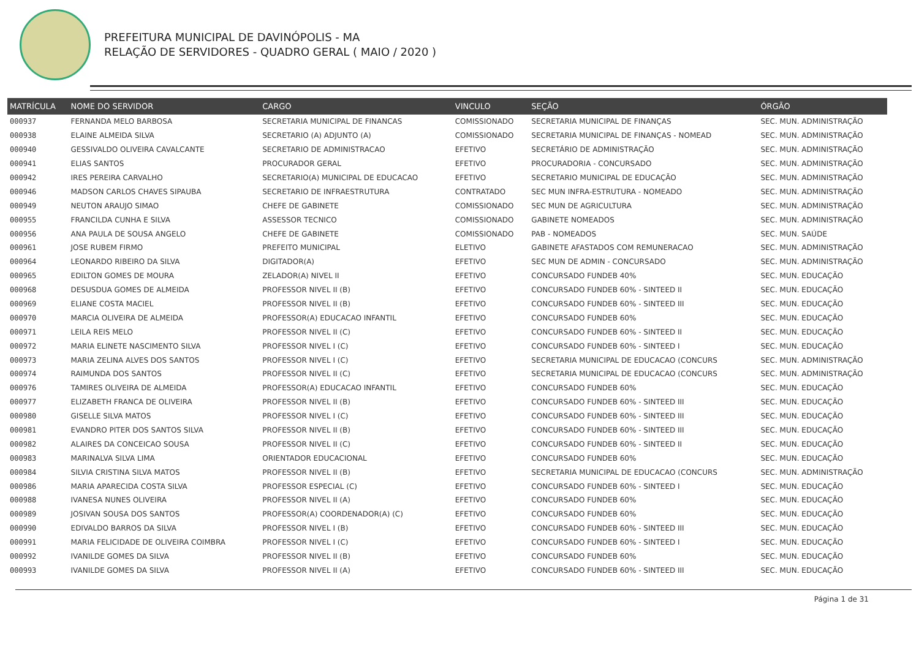PREFEITURA MUNICIPAL DE DAVINÓPOLIS - MA
RELAÇÃO DE SERVIDORES - QUADRO GERAL ( MAIO / 2020 )
| MATRÍCULA | NOME DO SERVIDOR | CARGO | VINCULO | SEÇÃO | ÓRGÃO |
| --- | --- | --- | --- | --- | --- |
| 000937 | FERNANDA MELO BARBOSA | SECRETARIA MUNICIPAL DE FINANCAS | COMISSIONADO | SECRETARIA MUNICIPAL DE FINANÇAS | SEC. MUN. ADMINISTRAÇÃO |
| 000938 | ELAINE ALMEIDA SILVA | SECRETARIO (A) ADJUNTO (A) | COMISSIONADO | SECRETARIA MUNICIPAL DE FINANÇAS - NOMEAD | SEC. MUN. ADMINISTRAÇÃO |
| 000940 | GESSIVALDO OLIVEIRA CAVALCANTE | SECRETARIO DE ADMINISTRACAO | EFETIVO | SECRETÁRIO DE ADMINISTRAÇÃO | SEC. MUN. ADMINISTRAÇÃO |
| 000941 | ELIAS SANTOS | PROCURADOR GERAL | EFETIVO | PROCURADORIA - CONCURSADO | SEC. MUN. ADMINISTRAÇÃO |
| 000942 | IRES PEREIRA CARVALHO | SECRETARIO(A) MUNICIPAL DE EDUCACAO | EFETIVO | SECRETARIO MUNICIPAL DE EDUCAÇÃO | SEC. MUN. ADMINISTRAÇÃO |
| 000946 | MADSON CARLOS CHAVES SIPAUBA | SECRETARIO DE INFRAESTRUTURA | CONTRATADO | SEC MUN INFRA-ESTRUTURA - NOMEADO | SEC. MUN. ADMINISTRAÇÃO |
| 000949 | NEUTON ARAUJO SIMAO | CHEFE DE GABINETE | COMISSIONADO | SEC MUN DE AGRICULTURA | SEC. MUN. ADMINISTRAÇÃO |
| 000955 | FRANCILDA CUNHA E SILVA | ASSESSOR TECNICO | COMISSIONADO | GABINETE NOMEADOS | SEC. MUN. ADMINISTRAÇÃO |
| 000956 | ANA PAULA DE SOUSA ANGELO | CHEFE DE GABINETE | COMISSIONADO | PAB - NOMEADOS | SEC. MUN. SAÚDE |
| 000961 | JOSE RUBEM FIRMO | PREFEITO MUNICIPAL | ELETIVO | GABINETE AFASTADOS COM REMUNERACAO | SEC. MUN. ADMINISTRAÇÃO |
| 000964 | LEONARDO RIBEIRO DA SILVA | DIGITADOR(A) | EFETIVO | SEC MUN DE ADMIN - CONCURSADO | SEC. MUN. ADMINISTRAÇÃO |
| 000965 | EDILTON GOMES DE MOURA | ZELADOR(A) NIVEL II | EFETIVO | CONCURSADO FUNDEB 40% | SEC. MUN. EDUCAÇÃO |
| 000968 | DESUSDUA GOMES DE ALMEIDA | PROFESSOR NIVEL II (B) | EFETIVO | CONCURSADO FUNDEB 60% - SINTEED II | SEC. MUN. EDUCAÇÃO |
| 000969 | ELIANE COSTA MACIEL | PROFESSOR NIVEL II (B) | EFETIVO | CONCURSADO FUNDEB 60% - SINTEED III | SEC. MUN. EDUCAÇÃO |
| 000970 | MARCIA OLIVEIRA DE ALMEIDA | PROFESSOR(A) EDUCACAO INFANTIL | EFETIVO | CONCURSADO FUNDEB 60% | SEC. MUN. EDUCAÇÃO |
| 000971 | LEILA REIS MELO | PROFESSOR NIVEL II (C) | EFETIVO | CONCURSADO FUNDEB 60% - SINTEED II | SEC. MUN. EDUCAÇÃO |
| 000972 | MARIA ELINETE NASCIMENTO SILVA | PROFESSOR NIVEL I (C) | EFETIVO | CONCURSADO FUNDEB 60% - SINTEED I | SEC. MUN. EDUCAÇÃO |
| 000973 | MARIA ZELINA ALVES DOS SANTOS | PROFESSOR NIVEL I (C) | EFETIVO | SECRETARIA MUNICIPAL DE EDUCACAO (CONCURS | SEC. MUN. ADMINISTRAÇÃO |
| 000974 | RAIMUNDA DOS SANTOS | PROFESSOR NIVEL II (C) | EFETIVO | SECRETARIA MUNICIPAL DE EDUCACAO (CONCURS | SEC. MUN. ADMINISTRAÇÃO |
| 000976 | TAMIRES OLIVEIRA DE ALMEIDA | PROFESSOR(A) EDUCACAO INFANTIL | EFETIVO | CONCURSADO FUNDEB 60% | SEC. MUN. EDUCAÇÃO |
| 000977 | ELIZABETH FRANCA DE OLIVEIRA | PROFESSOR NIVEL II (B) | EFETIVO | CONCURSADO FUNDEB 60% - SINTEED III | SEC. MUN. EDUCAÇÃO |
| 000980 | GISELLE SILVA MATOS | PROFESSOR NIVEL I (C) | EFETIVO | CONCURSADO FUNDEB 60% - SINTEED III | SEC. MUN. EDUCAÇÃO |
| 000981 | EVANDRO PITER DOS SANTOS SILVA | PROFESSOR NIVEL II (B) | EFETIVO | CONCURSADO FUNDEB 60% - SINTEED III | SEC. MUN. EDUCAÇÃO |
| 000982 | ALAIRES DA CONCEICAO SOUSA | PROFESSOR NIVEL II (C) | EFETIVO | CONCURSADO FUNDEB 60% - SINTEED II | SEC. MUN. EDUCAÇÃO |
| 000983 | MARINALVA SILVA LIMA | ORIENTADOR EDUCACIONAL | EFETIVO | CONCURSADO FUNDEB 60% | SEC. MUN. EDUCAÇÃO |
| 000984 | SILVIA CRISTINA SILVA MATOS | PROFESSOR NIVEL II (B) | EFETIVO | SECRETARIA MUNICIPAL DE EDUCACAO (CONCURS | SEC. MUN. ADMINISTRAÇÃO |
| 000986 | MARIA APARECIDA COSTA SILVA | PROFESSOR ESPECIAL (C) | EFETIVO | CONCURSADO FUNDEB 60% - SINTEED I | SEC. MUN. EDUCAÇÃO |
| 000988 | IVANESA NUNES OLIVEIRA | PROFESSOR NIVEL II (A) | EFETIVO | CONCURSADO FUNDEB 60% | SEC. MUN. EDUCAÇÃO |
| 000989 | JOSIVAN SOUSA DOS SANTOS | PROFESSOR(A) COORDENADOR(A) (C) | EFETIVO | CONCURSADO FUNDEB 60% | SEC. MUN. EDUCAÇÃO |
| 000990 | EDIVALDO BARROS DA SILVA | PROFESSOR NIVEL I (B) | EFETIVO | CONCURSADO FUNDEB 60% - SINTEED III | SEC. MUN. EDUCAÇÃO |
| 000991 | MARIA FELICIDADE DE OLIVEIRA COIMBRA | PROFESSOR NIVEL I (C) | EFETIVO | CONCURSADO FUNDEB 60% - SINTEED I | SEC. MUN. EDUCAÇÃO |
| 000992 | IVANILDE GOMES DA SILVA | PROFESSOR NIVEL II (B) | EFETIVO | CONCURSADO FUNDEB 60% | SEC. MUN. EDUCAÇÃO |
| 000993 | IVANILDE GOMES DA SILVA | PROFESSOR NIVEL II (A) | EFETIVO | CONCURSADO FUNDEB 60% - SINTEED III | SEC. MUN. EDUCAÇÃO |
Página 1 de 31